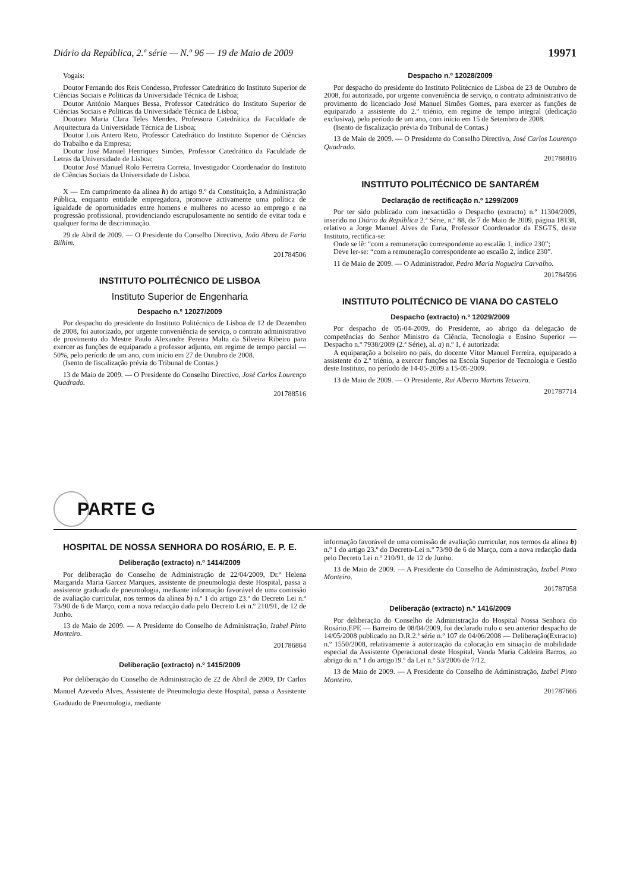Diário da República, 2.ª série — N.º 96 — 19 de Maio de 2009 19971
Vogais:
Doutor Fernando dos Reis Condesso, Professor Catedrático do Instituto Superior de Ciências Sociais e Politicas da Universidade Técnica de Lisboa;
Doutor António Marques Bessa, Professor Catedrático do Instituto Superior de Ciências Sociais e Politicas da Universidade Técnica de Lisboa;
Doutora Maria Clara Teles Mendes, Professora Catedrática da Faculdade de Arquitectura da Universidade Técnica de Lisboa;
Doutor Luis Antero Reto, Professor Catedrático do Instituto Superior de Ciências do Trabalho e da Empresa;
Doutor José Manuel Henriques Simões, Professor Catedrático da Faculdade de Letras da Universidade de Lisboa;
Doutor José Manuel Rolo Ferreira Correia, Investigador Coordenador do Instituto de Ciências Sociais da Universidade de Lisboa.
X — Em cumprimento da alínea h) do artigo 9.º da Constituição, a Administração Pública, enquanto entidade empregadora, promove activamente uma política de igualdade de oportunidades entre homens e mulheres no acesso ao emprego e na progressão profissional, providenciando escrupulosamente no sentido de evitar toda e qualquer forma de discriminação.
29 de Abril de 2009. — O Presidente do Conselho Directivo, João Abreu de Faria Bilhim.
201784506
INSTITUTO POLITÉCNICO DE LISBOA
Instituto Superior de Engenharia
Despacho n.º 12027/2009
Por despacho do presidente do Instituto Politécnico de Lisboa de 12 de Dezembro de 2008, foi autorizado, por urgente conveniência de serviço, o contrato administrativo de provimento do Mestre Paulo Alexandre Pereira Malta da Silveira Ribeiro para exercer as funções de equiparado a professor adjunto, em regime de tempo parcial — 50%, pelo período de um ano, com início em 27 de Outubro de 2008.
(Isento de fiscalização prévia do Tribunal de Contas.)
13 de Maio de 2009. — O Presidente do Conselho Directivo, José Carlos Lourenço Quadrado.
201788516
Despacho n.º 12028/2009
Por despacho do presidente do Instituto Politécnico de Lisboa de 23 de Outubro de 2008, foi autorizado, por urgente conveniência de serviço, o contrato administrativo de provimento do licenciado José Manuel Simões Gomes, para exercer as funções de equiparado a assistente do 2.º triénio, em regime de tempo integral (dedicação exclusiva), pelo período de um ano, com início em 15 de Setembro de 2008.
(Isento de fiscalização prévia do Tribunal de Contas.)
13 de Maio de 2009. — O Presidente do Conselho Directivo, José Carlos Lourenço Quadrado.
201788816
INSTITUTO POLITÉCNICO DE SANTARÉM
Declaração de rectificação n.º 1299/2009
Por ter sido publicado com inexactidão o Despacho (extracto) n.º 11304/2009, inserido no Diário da República 2.ª Série, n.º 88, de 7 de Maio de 2009, página 18138, relativo a Jorge Manuel Alves de Faria, Professor Coordenador da ESGTS, deste Instituto, rectifica-se:
Onde se lê: “com a remuneração correspondente ao escalão 1, índice 230”;
Deve ler-se: “com a remuneração correspondente ao escalão 2, índice 230”.
11 de Maio de 2009. — O Administrador, Pedro Maria Nogueira Carvalho.
201784596
INSTITUTO POLITÉCNICO DE VIANA DO CASTELO
Despacho (extracto) n.º 12029/2009
Por despacho de 05-04-2009, do Presidente, ao abrigo da delegação de competências do Senhor Ministro da Ciência, Tecnologia e Ensino Superior — Despacho n.º 7938/2009 (2.ª Série), al. a) n.º 1, é autorizada:
A equiparação a bolseiro no país, do docente Vítor Manuel Ferreira, equiparado a assistente do 2.º triénio, a exercer funções na Escola Superior de Tecnologia e Gestão deste Instituto, no período de 14-05-2009 a 15-05-2009.
13 de Maio de 2009. — O Presidente, Rui Alberto Martins Teixeira.
201787714
PARTE G
HOSPITAL DE NOSSA SENHORA DO ROSÁRIO, E. P. E.
Deliberação (extracto) n.º 1414/2009
Por deliberação do Conselho de Administração de 22/04/2009, Dr.ª Helena Margarida Maria Garcez Marques, assistente de pneumologia deste Hospital, passa a assistente graduada de pneumologia, mediante informação favorável de uma comissão de avaliação curricular, nos termos da alínea b) n.º 1 do artigo 23.º do Decreto Lei n.º 73/90 de 6 de Março, com a nova redacção dada pelo Decreto Lei n.º 210/91, de 12 de Junho.
13 de Maio de 2009. — A Presidente do Conselho de Administração, Izabel Pinto Monteiro.
201786864
Deliberação (extracto) n.º 1415/2009
Por deliberação do Conselho de Administração de 22 de Abril de 2009, Dr Carlos Manuel Azevedo Alves, Assistente de Pneumologia deste Hospital, passa a Assistente Graduado de Pneumologia, mediante
informação favorável de uma comissão de avaliação curricular, nos termos da alínea b) n.º 1 do artigo 23.º do Decreto-Lei n.º 73/90 de 6 de Março, com a nova redacção dada pelo Decreto Lei n.º 210/91, de 12 de Junho.
13 de Maio de 2009. — A Presidente do Conselho de Administração, Izabel Pinto Monteiro.
201787058
Deliberação (extracto) n.º 1416/2009
Por deliberação do Conselho de Administração do Hospital Nossa Senhora do Rosário.EPE — Barreiro de 08/04/2009, foi declarado nulo o seu anterior despacho de 14/05/2008 publicado no D.R.2.ª série n.º 107 de 04/06/2008 — Deliberação(Extracto) n.º 1550/2008, relativamente à autorização da colocação em situação de mobilidade especial da Assistente Operacional deste Hospital, Vanda Maria Caldeira Barros, ao abrigo do n.º 1 do artigo19.º da Lei n.º 53/2006 de 7/12.
13 de Maio de 2009. — A Presidente do Conselho de Administração, Izabel Pinto Monteiro.
201787666